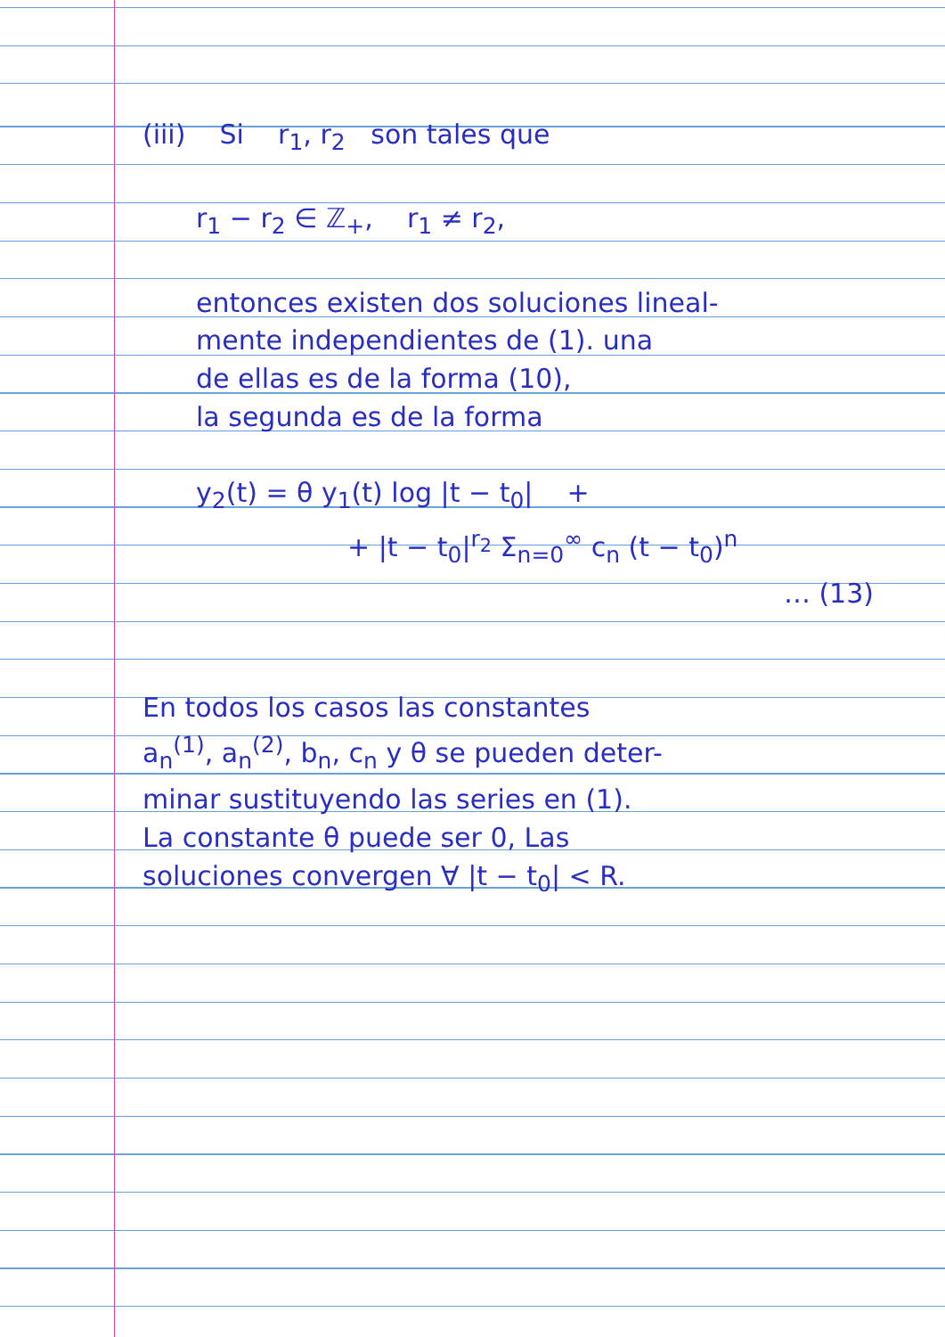(iii) Si r<sub>1</sub>, r<sub>2</sub> son tales que
r<sub>1</sub> − r<sub>2</sub> ∈ ℤ<sub>+</sub>, r<sub>1</sub> ≠ r<sub>2</sub>,
entonces existen dos soluciones lineal-
mente independientes de (1). una
de ellas es de la forma (10),
la segunda es de la forma
y<sub>2</sub>(t) = θ y<sub>1</sub>(t) log |t − t<sub>0</sub>| +
+ |t − t<sub>0</sub>|<sup>r<sub>2</sub></sup> Σ<sub>n=0</sub><sup>∞</sup> c<sub>n</sub> (t − t<sub>0</sub>)<sup>n</sup>
… (13)
En todos los casos las constantes
a<sub>n</sub><sup>(1)</sup>, a<sub>n</sub><sup>(2)</sup>, b<sub>n</sub>, c<sub>n</sub> y θ se pueden deter-
minar sustituyendo las series en (1).
La constante θ puede ser 0, Las
soluciones convergen ∀ |t − t<sub>0</sub>| < R.